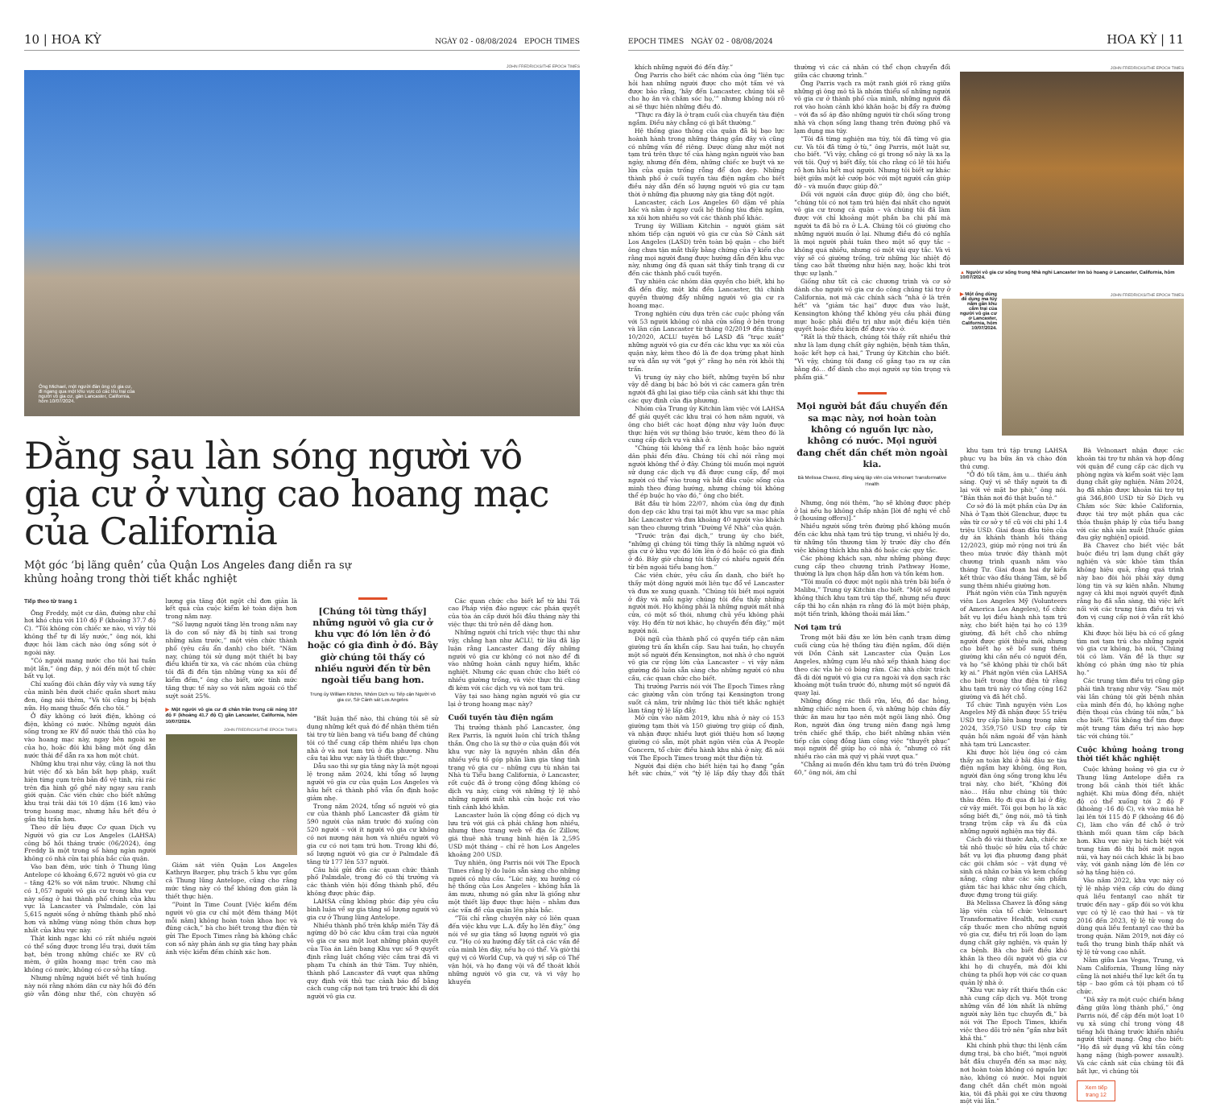10 | HOA KỲ NGÀY 02 - 08/08/2024 EPOCH TIMES
JOHN FREDRICKS/THE EPOCH TIMES
Ông Michael, một người đàn ông vô gia cư, đi ngang qua một khu vực có các lều trại của người vô gia cư, gần Lancaster, California, hôm 10/07/2024.
Đằng sau làn sóng người vô gia cư ở vùng cao hoang mạc của California
Một góc ‘bị lãng quên’ của Quận Los Angeles đang diễn ra sự khủng hoảng trong thời tiết khắc nghiệt
Tiếp theo từ trang 1
Ông Freddy, một cư dân, đường như chỉ hơi khó chịu với 110 độ F (khoảng 37.7 độ C). “Tôi không còn chiếc xe nào, vì vậy tôi không thể tự đi lấy nước,” ông nói, khi được hỏi làm cách nào ông sống sót ở ngoài này.
“Có người mang nước cho tôi hai tuần một lần,” ông đáp, ý nói đến một tổ chức bất vụ lợi.
Chỉ xuống đôi chân đầy vảy và sưng tấy của mình bên dưới chiếc quần short màu đen, ông nói thêm, “Và tôi cũng bị bệnh nữa. Họ mang thuốc đến cho tôi.”
Ở đây không có lưới điện, không có điện, không có nước. Những người dân sống trong xe RV đổ nước thải thô của họ vào hoang mạc này, ngay bên ngoài xe của họ, hoặc đôi khi bằng một ống dẫn nước thải để dẫn ra xa hơn một chút.
Những khu trại như vậy, cũng là nơi thu hút việc đổ xà bần bất hợp pháp, xuất hiện từng cụm trên bản đồ vệ tinh, rải rác trên địa hình gồ ghề này ngay sau ranh giới quận. Các viên chức cho biết những khu trại trải dài tới 10 dặm (16 km) vào trong hoang mạc, nhưng hầu hết đều ở gần thị trấn hơn.
Theo dữ liệu được Cơ quan Dịch vụ Người vô gia cư Los Angeles (LAHSA) công bố hồi tháng trước (06/2024), ông Freddy là một trong số hàng ngàn người không có nhà cửa tại phía bắc của quận.
Vào ban đêm, ước tính ở Thung lũng Antelope có khoảng 6,672 người vô gia cư – tăng 42% so với năm trước. Nhưng chỉ có 1,057 người vô gia cư trong khu vực này sống ở hai thành phố chính của khu vực là Lancaster và Palmdale, còn lại 5,615 người sống ở những thành phố nhỏ hơn và những vùng nông thôn chưa hợp nhất của khu vực này.
Thật kinh ngạc khi có rất nhiều người có thể sống được trong lều trại, dưới tấm bạt, bên trong những chiếc xe RV cũ mèm, ở giữa hoang mạc trên cao mà không có nước, không có cơ sở hạ tầng.
Nhưng những người biết về tình huống này nói rằng nhóm dân cư này hồi đó đến giờ vẫn đông như thế, còn chuyện số lượng gia tăng đột ngột chỉ đơn giản là kết quả của cuộc kiểm kê toàn diện hơn trong năm nay.
“Số lượng người tăng lên trong năm nay là do con số này đã bị tính sai trong những năm trước,” một viên chức thành phố (yêu cầu ẩn danh) cho biết. “Năm nay, chúng tôi sử dụng một thiết bị bay điều khiển từ xa, và các nhóm của chúng tôi đã đi đến tận những vùng xa xôi để kiểm đếm,” ông cho biết, ước tính mức tăng thực tế này so với năm ngoái có thể suýt soát 25%.
▶ Một người vô gia cư đi chân trần trong cái nóng 107 độ F (khoảng 41.7 độ C) gần Lancaster, California, hôm 10/07/2024.
JOHN FREDRICKS/THE EPOCH TIMES
Giám sát viên Quận Los Angeles Kathryn Barger, phụ trách 5 khu vực gồm cả Thung lũng Antelope, cũng cho rằng mức tăng này có thể không đơn giản là thiết thực hiện.
“Point In Time Count [Việc kiểm đếm người vô gia cư chỉ một đêm tháng Một mỗi năm] không hoàn toàn khoa học và đúng cách,” bà cho biết trong thư điện tử gửi The Epoch Times rằng bà không chắc con số này phản ánh sự gia tăng hay phản ánh việc kiểm đếm chính xác hơn.
[Chúng tôi từng thấy] những người vô gia cư ở khu vực đó lớn lên ở đó hoặc có gia đình ở đó. Bây giờ chúng tôi thấy có nhiều người đến từ bên ngoài tiểu bang hơn.
Trung úy William Kitchin, Nhóm Dịch vụ Tiếp cận Người vô gia cư, Sở Cảnh sát Los Angeles
“Bất luận thế nào, thì chúng tôi sẽ sử dụng những kết quả đó để nhận thêm tiền tài trợ từ liên bang và tiểu bang để chúng tôi có thể cung cấp thêm nhiều lựa chọn nhà ở và nơi tạm trú ở địa phương. Nhu cầu tại khu vực này là thiết thực.”
Dẫu sao thì sự gia tăng này là một ngoại lệ trong năm 2024, khi tổng số lượng người vô gia cư của quận Los Angeles và hầu hết cả thành phố vẫn ổn định hoặc giảm nhẹ.
Trong năm 2024, tổng số người vô gia cư của thành phố Lancaster đã giảm từ 590 người của năm trước đó xuống còn 520 người – với ít người vô gia cư không có nơi nương náu hơn và nhiều người vô gia cư có nơi tạm trú hơn. Trong khi đó, số lượng người vô gia cư ở Palmdale đã tăng từ 177 lên 537 người.
Câu hỏi gửi đến các quan chức thành phố Palmdale, trong đó có thị trưởng và các thành viên hội đồng thành phố, đều không được phúc đáp.
LAHSA cũng không phúc đáp yêu cầu bình luận về sự gia tăng số lượng người vô gia cư ở Thung lũng Antelope.
Nhiều thành phố trên khắp miền Tây đã ngừng dỡ bỏ các khu cắm trại của người vô gia cư sau một loạt những phán quyết của Tòa án Liên bang Khu vực số 9 quyết định rằng luật chống việc cắm trại đã vi phạm Tu chính án thứ Tám. Tuy nhiên, thành phố Lancaster đã vượt qua những quy định với thủ tục cảnh báo đổ bằng cách cung cấp nơi tạm trú trước khi di dời người vô gia cư.
Các quan chức cho biết kể từ khi Tối cao Pháp viện đảo ngược các phán quyết của tòa án cấp dưới hồi đầu tháng này thì việc thực thi trở nên dễ dàng hơn.
Những người chỉ trích việc thực thi như vậy, chẳng hạn như ACLU, từ lâu đã lập luận rằng Lancaster đang đẩy những người vô gia cư không có nơi nào để đi vào những hoàn cảnh nguy hiểm, khắc nghiệt. Nhưng các quan chức cho biết có nhiều giường trống, và việc thực thi cũng đi kèm với các dịch vụ và nơi tạm trú.
Vậy tại sao hàng ngàn người vô gia cư lại ở trong hoang mạc này?
Cuối tuyến tàu điện ngầm
Thị trưởng thành phố Lancaster, ông Rex Parris, là người luôn chỉ trích thẳng thắn. Ông cho là sự thờ ơ của quận đối với khu vực này là nguyên nhân dẫn đến nhiều yếu tố góp phần làm gia tăng tình trạng vô gia cư – những cựu tù nhân tại Nhà tù Tiểu bang California, ở Lancaster, rốt cuộc đã ở trong cộng đồng không có dịch vụ này, cùng với những tỷ lệ nhỏ những người mất nhà cửa hoặc rơi vào tình cảnh khó khăn.
Lancaster luôn là cộng đồng có dịch vụ lưu trú với giá cả phải chăng hơn nhiều, nhưng theo trang web về địa ốc Zillow, giá thuê nhà trung bình hiện là 2,595 USD một tháng – chỉ rẻ hơn Los Angeles khoảng 200 USD.
Tuy nhiên, ông Parris nói với The Epoch Times rằng lý do luôn sẵn sàng cho những người có nhu cầu. “Lúc này, xu hướng có hệ thống của Los Angeles – không hẳn là âm mưu, nhưng nó gần như là giống như một thiết lập được thực hiện – nhằm đưa các vấn đề của quận lên phía bắc.
“Tôi chỉ rằng chuyện này có liên quan đến việc khu vực L.A. đẩy họ lên đây,” ông nói về sự gia tăng số lượng người vô gia cư. “Họ có xu hướng đẩy tất cả các vấn đề của mình lên đây, nếu họ có thể. Và giờ thì quý vị có World Cup, và quý vị sắp có Thế vận hội, và họ đang vội vã để thoát khỏi những người vô gia cư, và vì vậy họ khuyến
EPOCH TIMES NGÀY 02 - 08/08/2024 HOA KỲ | 11
khích những người đó đến đây.”
Ông Parris cho biết các nhóm của ông “liên tục hỏi han những người được cho một tấm vé và được bảo rằng, ‘hãy đến Lancaster, chúng tôi sẽ cho họ ăn và chăm sóc họ,’” nhưng không nói rõ ai sẽ thực hiện những điều đó.
“Thực ra đây là ở trạm cuối của chuyến tàu điện ngầm. Điều này chẳng có gì bất thường.”
Hệ thống giao thông của quận đã bị bạo lực hoành hành trong những tháng gần đây và cũng có những vấn đề riêng. Được dùng như một nơi tạm trú trên thực tế của hàng ngàn người vào ban ngày, nhưng đến đêm, những chiếc xe buýt và xe lửa của quận trống rỗng để dọn dẹp. Những thành phố ở cuối tuyến tàu điện ngầm cho biết điều này dẫn đến số lượng người vô gia cư tạm thời ở những địa phương này gia tăng đột ngột.
Lancaster, cách Los Angeles 60 dặm về phía bắc và nằm ở ngay cuối hệ thống tàu điện ngầm, xa xôi hơn nhiều so với các thành phố khác.
Trung úy William Kitchin – người giám sát nhóm tiếp cận người vô gia cư của Sở Cảnh sát Los Angeles (LASD) trên toàn bộ quận – cho biết ông chưa tận mắt thấy bằng chứng của ý kiến cho rằng mọi người đang được hướng dẫn đến khu vực này, nhưng ông đã quan sát thấy tình trạng di cư đến các thành phố cuối tuyến.
Tuy nhiên các nhóm dân quyền cho biết, khi họ đã đến đây, một khi đến Lancaster, thì chính quyền thường đẩy những người vô gia cư ra hoang mạc.
Trong nghiên cứu dựa trên các cuộc phỏng vấn với 53 người không có nhà cửa sống ở bên trong và lân cận Lancaster từ tháng 02/2019 đến tháng 10/2020, ACLU tuyên bố LASD đã “trục xuất” những người vô gia cư đến các khu vực xa xôi của quận này, kèm theo đó là đe dọa trừng phạt hình sự và dẫn sự với “gợi ý” rằng họ nên rời khỏi thị trấn.
Vị trung úy này cho biết, những tuyên bố như vậy dễ dàng bị bác bỏ bởi vì các camera gắn trên người đã ghi lại giao tiếp của cảnh sát khi thực thi các quy định của địa phương.
Nhóm của Trung úy Kitchin làm việc với LAHSA để giải quyết các khu trại có hơn năm người, và ông cho biết các hoạt động như vậy luôn được thực hiện với sự thông báo trước, kèm theo đó là cung cấp dịch vụ và nhà ở.
“Chúng tôi không thể ra lệnh hoặc bảo người dân phải đến đâu. Chúng tôi chỉ nói rằng mọi người không thể ở đây. Chúng tôi muốn mọi người sử dụng các dịch vụ đã được cung cấp, để mọi người có thể vào trong và bắt đầu cuộc sống của mình theo đúng hướng, nhưng chúng tôi không thể ép buộc họ vào đó,” ông cho biết.
Bắt đầu từ hôm 22/07, nhóm của ông dự định dọn dẹp các khu trại tại một khu vực sa mạc phía bắc Lancaster và đưa khoảng 40 người vào khách sạn theo chương trình “Đường Về Nhà” của quận.
“Trước trận đại dịch,” trung úy cho biết, “những gì chúng tôi từng thấy là những người vô gia cư ở khu vực đó lớn lên ở đó hoặc có gia đình ở đó. Bây giờ chúng tôi thấy có nhiều người đến từ bên ngoài tiểu bang hơn.”
Các viên chức, yêu cầu ẩn danh, cho biết họ thấy một dòng người mới liên tục đổ về Lancaster và đưa xe xung quanh. “Chúng tôi biết mọi người ở đây và mỗi ngày chúng tôi đều thấy những người mới. Họ không phải là những người mất nhà cửa, có một số thói, nhưng chủ yếu không phải vậy. Họ đến từ nơi khác, họ chuyển đến đây,” một người nói.
Đội ngũ của thành phố có quyền tiếp cận năm giường trú ẩn khẩn cấp. Sau hai tuần, họ chuyển một số người đến Kensington, nơi nhà ở cho người vô gia cư rộng lớn của Lancaster – vì vậy năm giường đó luôn sẵn sàng cho những người có nhu cầu, các quan chức cho biết.
Thị trưởng Parris nói với The Epoch Times rằng các giường vẫn còn trống tại Kensington trong suốt cả năm, trừ những lúc thời tiết khắc nghiệt làm tăng tỷ lệ lấp đầy.
Mở cửa vào năm 2019, khu nhà ở này có 153 giường tạm thời và 150 giường trợ giúp cố định, và nhận được nhiều lượt giới thiệu hơn số lượng giường có sẵn, một phát ngôn viên của A People Concern, tổ chức điều hành khu nhà ở này, đã nói với The Epoch Times trong một thư điện tử.
Người đại diện cho biết hiện tại họ đang “gần hết sức chứa,” với “tỷ lệ lấp đầy thay đổi thất thường vì các cá nhân có thể chọn chuyển đổi giữa các chương trình.”
Ông Parris vạch ra một ranh giới rõ ràng giữa những gì ông mô tả là nhóm thiểu số những người vô gia cư ở thành phố của mình, những người đã rơi vào hoàn cảnh khó khăn hoặc bị đẩy ra đường – với đa số áp đảo những người từ chối sống trong nhà và chọn sống lang thang trên đường phố và lạm dụng ma túy.
“Tôi đã từng nghiện ma túy, tôi đã từng vô gia cư. Và tôi đã từng ở tù,” ông Parris, một luật sư, cho biết. “Vì vậy, chẳng có gì trong số này là xa lạ với tôi. Quý vị biết đấy, tôi cho rằng có lẽ tôi hiểu rõ hơn hầu hết mọi người. Nhưng tôi biết sự khác biệt giữa một kẻ cướp bóc với một người cần giúp đỡ – và muốn được giúp đỡ.”
Đối với người cần được giúp đỡ, ông cho biết, “chúng tôi có nơi tạm trú hiện đại nhất cho người vô gia cư trong cả quận – và chúng tôi đã làm được với chỉ khoảng một phần ba chi phí mà người ta đã bỏ ra ở L.A. Chúng tôi có giường cho những người muốn ở lại. Nhưng điều đó có nghĩa là mọi người phải tuân theo một số quy tắc – không quá nhiều, nhưng có một vài quy tắc. Và vì vậy sẽ có giường trống, trừ những lúc nhiệt độ tăng cao bất thường như hiện nay, hoặc khi trời thực sự lạnh.”
Giống như tất cả các chương trình và cơ sở dành cho người vô gia cư do công chúng tài trợ ở California, nơi mà các chính sách “nhà ở là trên hết” và “giảm tác hại” được đưa vào luật, Kensington không thể không yêu cầu phải đúng mực hoặc phải điều trị như một điều kiện tiên quyết hoặc điều kiện để được vào ở.
“Rất là thử thách, chúng tôi thấy rất nhiều thứ như là lạm dụng chất gây nghiện, bệnh tâm thần, hoặc kết hợp cả hai,” Trung úy Kitchin cho biết. “Vì vậy, chúng tôi đang cố gắng tạo ra sự cân bằng đó… để dành cho mọi người sự tôn trọng và phẩm giá.”
Mọi người bắt đầu chuyển đến sa mạc này, nơi hoàn toàn không có nguồn lực nào, không có nước. Mọi người đang chết dần chết mòn ngoài kia.
Bà Melissa Chavez, đồng sáng lập viên của Velnonart Transformative Health
Nhưng, ông nói thêm, “họ sẽ không được phép ở lại nếu họ không chấp nhận [lời đề nghị về chỗ ở (housing offers)].”
Nhiều người sống trên đường phố không muốn đến các khu nhà tạm trú tập trung, vì nhiều lý do, từ những tồn thương tâm lý trước đây cho đến việc không thích khu nhà đó hoặc các quy tắc.
Các phòng khách sạn, như những phòng được cung cấp theo chương trình Pathway Home, thường là lựa chọn hấp dẫn hơn và tốn kém hơn.
“Tôi muốn có được một ngôi nhà trên bãi biển ở Malibu,” Trung úy Kitchin cho biết. “Một số người không thích khu tạm trú tập thể, nhưng nếu được cấp thì họ cần nhận ra rằng đó là một biện pháp, một tiến trình, không thoải mái lắm.”
Nơi tạm trú
Trong một bãi đậu xe lớn bên cạnh trạm dừng cuối cùng của hệ thống tàu điện ngầm, đối diện với Đồn Cảnh sát Lancaster của Quận Los Angeles, những cụm lều nhỏ xếp thành hàng dọc theo các vỉa hè có bóng râm. Các nhà chức trách đã di dời người vô gia cư ra ngoài và dọn sạch rác khoảng một tuần trước đó, nhưng một số người đã quay lại.
Những đống rác thối rữa, lều, đồ dạc hỏng, những chiếc nệm hoen ố, và những hộp chứa đầy thức ăn mau hư tạo nên một ngôi làng nhỏ. Ông Ron, người đàn ông trung niên đang ngả lưng trên chiếc ghế thấp, cho biết những nhân viên tiếp cận cộng đồng làm công việc “thuyết phục” mọi người để giúp họ có nhà ở, “nhưng có rất nhiều rào cản mà quý vị phải vượt qua.”
“Chẳng ai muốn đến khu tạm trú đó trên Đường 60,” ông nói, ám chỉ
JOHN FREDRICKS/THE EPOCH TIMES
▲ Người vô gia cư sống trong Nhà nghỉ Lancaster Inn bỏ hoang ở Lancaster, California, hôm 10/07/2024.
▶ Một ống dùng để dụng ma túy nằm gần khu cắm trại của người vô gia cư ở Lancaster, California, hôm 10/07/2024.
JOHN FREDRICKS/THE EPOCH TIMES
khu tạm trú tập trung LAHSA phục vụ ba bữa ăn và chào đón thú cưng.
“Ở đó tối tăm, âm u… thiếu ánh sáng. Quý vị sẽ thấy người ta đi lại với vẻ mặt bơ phờ,” ông nói. “Bản thân nơi đó thật buồn tẻ.”
Cơ sở đó là một phần của Dự án Nhà ở Tạm thời Glenchur, được tu sửa từ cơ sở y tế cũ với chi phí 1.4 triệu USD. Giai đoạn đầu tiên của dự án khánh thành hồi tháng 12/2023, giúp mở rộng nơi trú ẩn theo mùa trước đây thành một chương trình quanh năm vào tháng Tư. Giai đoạn hai dự kiến kết thúc vào đầu tháng Tám, sẽ bổ sung thêm nhiều giường hơn.
Phát ngôn viên của Tình nguyện viên Los Angeles Mỹ (Volunteers of America Los Angeles), tổ chức bất vụ lợi điều hành nhà tạm trú này, cho biết hiện tại họ có 139 giường, đã hết chỗ cho những người được giới thiệu mới, nhưng cho biết họ sẽ bổ sung thêm giường khi cần nếu có người đến, và họ “sẽ không phải từ chối bất kỳ ai.” Phát ngôn viên của LAHSA cho biết trong thư điện tử rằng khu tạm trú này có tổng cộng 162 giường và đã hết chỗ.
Tổ chức Tình nguyện viên Los Angeles Mỹ đã nhận được 55 triệu USD trợ cấp liên bang trong năm 2024, 359,750 USD trợ cấp từ quận hồi năm ngoái để vận hành nhà tạm trú Lancaster.
Khi được hỏi liệu ông có cảm thấy an toàn khi ở bãi đậu xe tàu điện ngầm hay không, ông Ron, người đàn ông sống trong khu lều trại này, cho biết, “Không đời nào… Hầu như chúng tôi thức thâu đêm. Họ đi qua đi lại ở đây, cứ vậy miết. Tôi gọi bọn họ là xác sống biết đi,” ông nói, mô tả tình trạng trộm cắp và ẩu đả của những người nghiện ma túy đá.
Cách đó vài thước Anh, chiếc xe tải nhỏ thuộc sở hữu của tổ chức bất vụ lợi địa phương đang phát các gói chăm sóc – vật dụng vệ sinh cá nhân cơ bản và kem chống nắng, cũng như các sản phẩm giảm tác hại khác như ống chích, được đựng trong túi giấy.
Bà Melissa Chavez là đồng sáng lập viên của tổ chức Velnonart Transformative Health, nơi cung cấp thuốc men cho những người vô gia cư, điều trị rối loạn do lạm dụng chất gây nghiện, và quản lý ca bệnh. Bà cho biết điều khó khăn là theo dõi người vô gia cư khi họ di chuyển, mà đôi khi chúng ta phối hợp với các cơ quan quản lý nhà ở.
“Khu vực này rất thiếu thốn các nhà cung cấp dịch vụ. Một trong những vấn đề lớn nhất là những người này liên tục chuyển đi,” bà nói với The Epoch Times, khiến việc theo dõi trở nên “gần như bất khả thi.”
Khi chính phủ thực thi lệnh cấm dựng trại, bà cho biết, “mọi người bắt đầu chuyển đến sa mạc này, nơi hoàn toàn không có nguồn lực nào, không có nước. Mọi người đang chết dần chết mòn ngoài kia, tôi đã phải gọi xe cứu thương một vài lần.”
Bà Velnonart nhận được các khoản tài trợ tư nhân và hợp đồng với quận để cung cấp các dịch vụ phòng ngừa và kiểm soát việc lạm dụng chất gây nghiện. Năm 2024, họ đã nhận được khoản tài trợ trị giá 346,800 USD từ Sở Dịch vụ Chăm sóc Sức khỏe California, được tài trợ một phần qua các thỏa thuận pháp lý của tiểu bang với các nhà sản xuất [thuốc giảm đau gây nghiện] opioid.
Bà Chavez cho biết việc bắt buộc điều trị lạm dụng chất gây nghiện và sức khỏe tâm thần không hiệu quả, rằng quá trình này bao đòi hỏi phải xây dựng lòng tin và sự kiên nhẫn. Nhưng ngay cả khi mọi người quyết định rằng họ đã sẵn sàng, thì việc kết nối với các trung tâm điều trị và đơn vị cung cấp nơi ở vẫn rất khó khăn.
Khi được hỏi liệu bà có cố gắng tìm nơi tạm trú cho những người vô gia cư không, bà nói, “Chúng tôi có làm. Vấn đề là thực sự không có phản ứng nào từ phía họ.”
Các trung tâm điều trị cũng gặp phải tình trạng như vậy. “Sau một vài lần chúng tôi gửi bệnh nhân của mình đến đó, họ không nghe điện thoại của chúng tôi nữa,” bà cho biết. “Tôi không thể tìm được một trung tâm điều trị nào hợp tác với chúng tôi.”
Cuộc khủng hoảng trong thời tiết khắc nghiệt
Cuộc khủng hoảng vô gia cư ở Thung lũng Antelope diễn ra trong bối cảnh thời tiết khắc nghiệt. Khi mùa đông đến, nhiệt độ có thể xuống tới 2 độ F (khoảng -16 độ C), và vào mùa hè lại lên tới 115 độ F (khoảng 46 độ C), làm cho vấn đề chỗ ở trở thành mối quan tâm cấp bách hơn. Khu vực này bị tách biệt với trung tâm đô thị bởi một ngọn núi, và hay nói cách khác là bị bao vây, với gánh nặng lớn đè lên cơ sở hạ tầng hiện có.
Vào năm 2022, khu vực này có tỷ lệ nhập viện cấp cứu do dùng quá liều fentanyl cao nhất từ trước đến nay – gấp đôi so với khu vực có tỷ lệ cao thứ hai – và từ 2016 đến 2023, tỷ lệ tử vong do dùng quá liều fentanyl cao thứ ba trong quận. Năm 2019, nơi đây có tuổi thọ trung bình thấp nhất và tỷ lệ tử vong cao nhất.
Nằm giữa Las Vegas, Trung, và Nam California, Thung lũng này cũng là nơi nhiều thế lực kết ổn tụ tập – bao gồm cả tội phạm có tổ chức.
“Đã xảy ra một cuộc chiến băng đảng giữa lòng thành phố,” ông Parris nói, để cập đến một loạt 10 vụ xả súng chỉ trong vòng 48 tiếng hồi tháng trước khiến nhiều người thiệt mạng. Ông cho biết: “Họ đã sử dụng vũ khí tấn công hạng nặng (high-power assault). Và các cảnh sát của chúng tôi đã bất lực, vì chúng tôi
Xem tiếp trang 12